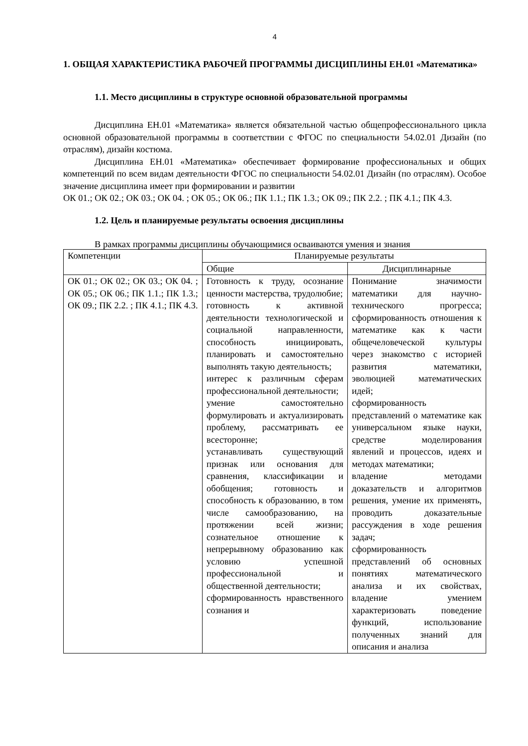4
1. ОБЩАЯ ХАРАКТЕРИСТИКА РАБОЧЕЙ ПРОГРАММЫ ДИСЦИПЛИНЫ ЕН.01 «Математика»
1.1. Место дисциплины в структуре основной образовательной программы
Дисциплина ЕН.01 «Математика» является обязательной частью общепрофессионального цикла основной образовательной программы в соответствии с ФГОС по специальности 54.02.01 Дизайн (по отраслям), дизайн костюма.
Дисциплина ЕН.01 «Математика» обеспечивает формирование профессиональных и общих компетенций по всем видам деятельности ФГОС по специальности 54.02.01 Дизайн (по отраслям). Особое значение дисциплина имеет при формировании и развитии
ОК 01.; ОК 02.; ОК 03.; ОК 04. ; ОК 05.; ОК 06.; ПК 1.1.; ПК 1.3.; ОК 09.; ПК 2.2. ; ПК 4.1.; ПК 4.3.
1.2. Цель и планируемые результаты освоения дисциплины
В рамках программы дисциплины обучающимися осваиваются умения и знания
| Компетенции | Планируемые результаты | |
| --- | --- | --- |
| | Общие | Дисциплинарные |
| ОК 01.; ОК 02.; ОК 03.; ОК 04. ; ОК 05.; ОК 06.; ПК 1.1.; ПК 1.3.; ОК 09.; ПК 2.2. ; ПК 4.1.; ПК 4.3. | Готовность к труду, осознание ценности мастерства, трудолюбие; готовность к активной деятельности технологической и социальной направленности, способность инициировать, планировать и самостоятельно выполнять такую деятельность; интерес к различным сферам профессиональной деятельности; умение самостоятельно формулировать и актуализировать проблему, рассматривать ее всесторонне; устанавливать существующий признак или основания для сравнения, классификации и обобщения; готовность и способность к образованию, в том числе самообразованию, на протяжении всей жизни; сознательное отношение к непрерывному образованию как условию успешной профессиональной и общественной деятельности; сформированность нравственного сознания и | Понимание значимости математики для научно-технического прогресса; сформированность отношения к математике как к части общечеловеческой культуры через знакомство с историей развития математики, эволюцией математических идей; сформированность представлений о математике как универсальном языке науки, средстве моделирования явлений и процессов, идеях и методах математики; владение методами доказательств и алгоритмов решения, умение их применять, проводить доказательные рассуждения в ходе решения задач; сформированность представлений об основных понятиях математического анализа и их свойствах, владение умением характеризовать поведение функций, использование полученных знаний для описания и анализа |